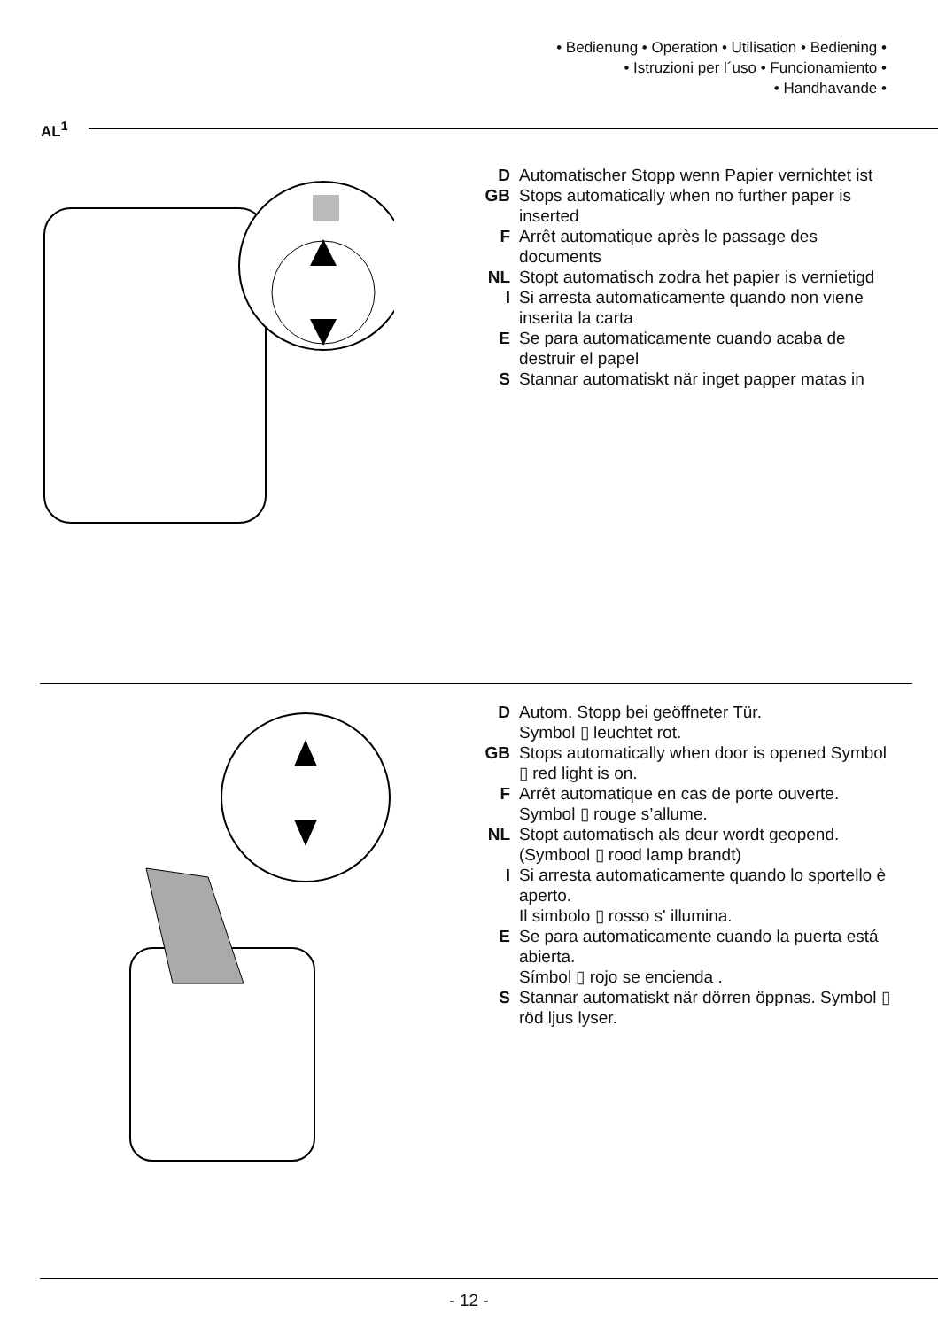• Bedienung • Operation • Utilisation • Bediening •
• Istruzioni per l´uso • Funcionamiento •
• Handhavande •
AL<sup>1</sup>
D Automatischer Stopp wenn Papier vernichtet ist
GB Stops automatically when no further paper is inserted
F Arrêt automatique après le passage des documents
NL Stopt automatisch zodra het papier is vernietigd
I Si arresta automaticamente quando non viene inserita la carta
E Se para automaticamente cuando acaba de destruir el papel
S Stannar automatiskt när inget papper matas in
D Autom. Stopp bei geöffneter Tür.
Symbol ▯ leuchtet rot.
GB Stops automatically when door is opened Symbol ▯ red light is on.
F Arrêt automatique en cas de porte ouverte. Symbol ▯ rouge s’allume.
NL Stopt automatisch als deur wordt geopend.
(Symbool ▯ rood lamp brandt)
I Si arresta automaticamente quando lo sportello è aperto.
Il simbolo ▯ rosso s' illumina.
E Se para automaticamente cuando la puerta está abierta.
Símbol ▯ rojo se encienda .
S Stannar automatiskt när dörren öppnas. Symbol ▯ röd ljus lyser.
- 12 -